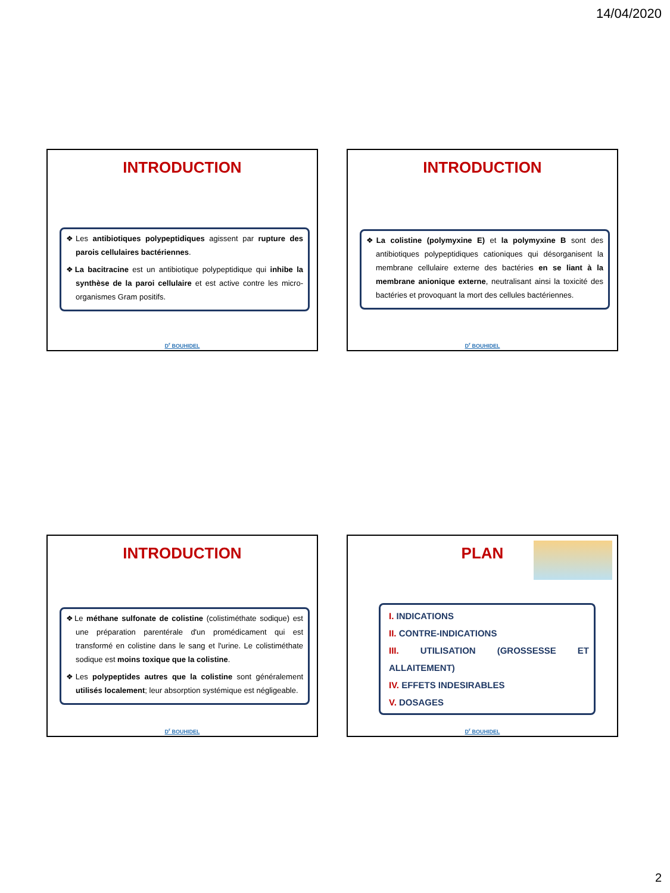14/04/2020
INTRODUCTION
❖Les antibiotiques polypeptidiques agissent par rupture des parois cellulaires bactériennes.
❖La bacitracine est un antibiotique polypeptidique qui inhibe la synthèse de la paroi cellulaire et est active contre les micro-organismes Gram positifs.
D<sup>r</sup> BOUHIDEL
INTRODUCTION
❖La colistine (polymyxine E) et la polymyxine B sont des antibiotiques polypeptidiques cationiques qui désorganisent la membrane cellulaire externe des bactéries en se liant à la membrane anionique externe, neutralisant ainsi la toxicité des bactéries et provoquant la mort des cellules bactériennes.
D<sup>r</sup> BOUHIDEL
INTRODUCTION
❖Le méthane sulfonate de colistine (colistiméthate sodique) est une préparation parentérale d'un promédicament qui est transformé en colistine dans le sang et l'urine. Le colistiméthate sodique est moins toxique que la colistine.
❖Les polypeptides autres que la colistine sont généralement utilisés localement; leur absorption systémique est négligeable.
D<sup>r</sup> BOUHIDEL
PLAN
I. INDICATIONS
II. CONTRE-INDICATIONS
III. UTILISATION (GROSSESSE ET ALLAITEMENT)
IV. EFFETS INDESIRABLES
V. DOSAGES
D<sup>r</sup> BOUHIDEL
2